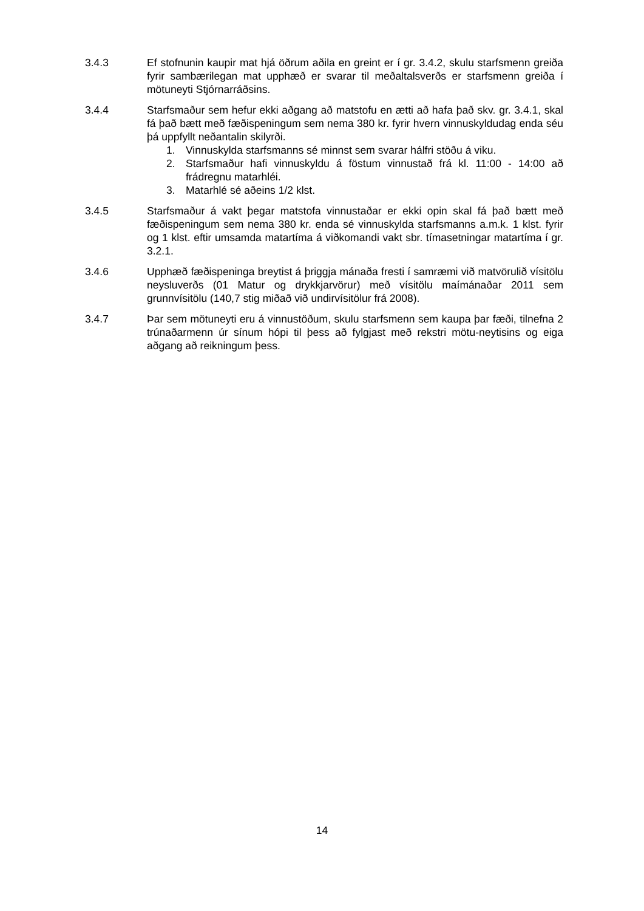3.4.3 Ef stofnunin kaupir mat hjá öðrum aðila en greint er í gr. 3.4.2, skulu starfsmenn greiða fyrir sambærilegan mat upphæð er svarar til meðaltalsverðs er starfsmenn greiða í mötuneyti Stjórnarráðsins.
3.4.4 Starfsmaður sem hefur ekki aðgang að matstofu en ætti að hafa það skv. gr. 3.4.1, skal fá það bætt með fæðispeningum sem nema 380 kr. fyrir hvern vinnuskyldudag enda séu þá uppfyllt neðantalin skilyrði.
1. Vinnuskylda starfsmanns sé minnst sem svarar hálfri stöðu á viku.
2. Starfsmaður hafi vinnuskyldu á föstum vinnustað frá kl. 11:00 - 14:00 að frádregnu matarhléi.
3. Matarhlé sé aðeins 1/2 klst.
3.4.5 Starfsmaður á vakt þegar matstofa vinnustaðar er ekki opin skal fá það bætt með fæðispeningum sem nema 380 kr. enda sé vinnuskylda starfsmanns a.m.k. 1 klst. fyrir og 1 klst. eftir umsamda matartíma á viðkomandi vakt sbr. tímasetningar matartíma í gr. 3.2.1.
3.4.6 Upphæð fæðispeninga breytist á þriggja mánaða fresti í samræmi við matvörulið vísitölu neysluverðs (01 Matur og drykkjarvörur) með vísitölu maímánaðar 2011 sem grunnvísitölu (140,7 stig miðað við undirvísitölur frá 2008).
3.4.7 Þar sem mötuneyti eru á vinnustöðum, skulu starfsmenn sem kaupa þar fæði, tilnefna 2 trúnaðarmenn úr sínum hópi til þess að fylgjast með rekstri mötu-neytisins og eiga aðgang að reikningum þess.
14